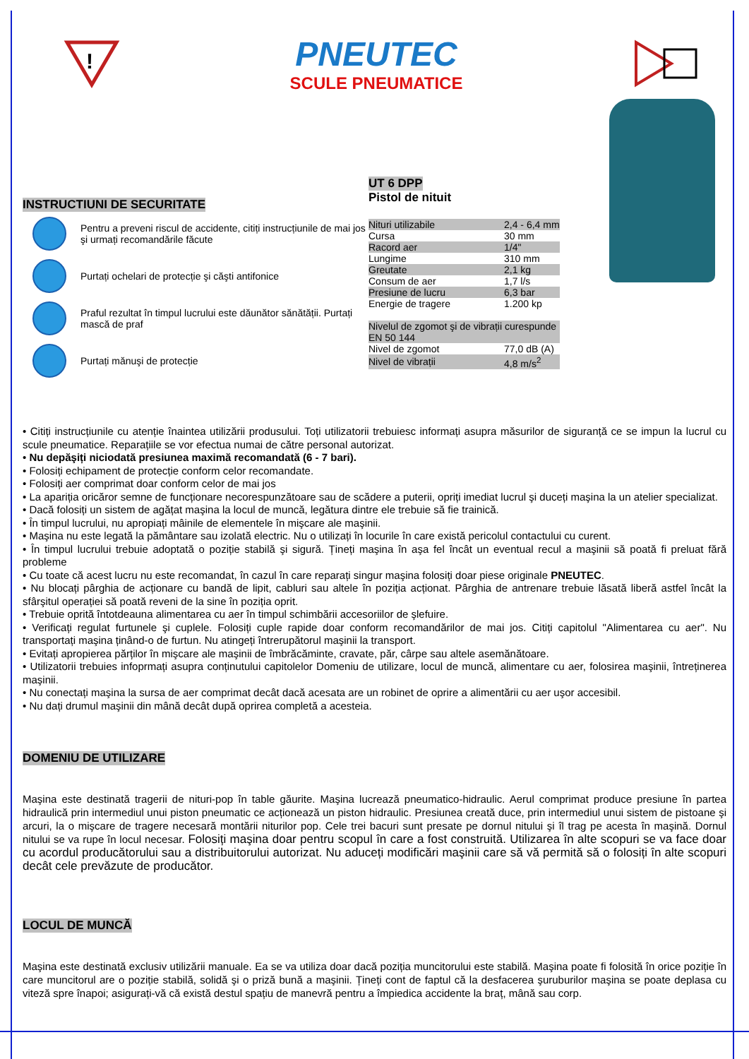!
PNEUTEC
SCULE PNEUMATICE
INSTRUCTIUNI DE SECURITATE
Pentru a preveni riscul de accidente, citiți instrucțiunile de mai jos şi urmați recomandările făcute
Purtați ochelari de protecție şi căşti antifonice
Praful rezultat în timpul lucrului este dăunător sănătății. Purtați mască de praf
Purtați mănuşi de protecție
UT 6 DPP
Pistol de nituit
| Nituri utilizabile | 2,4 - 6,4 mm |
| Cursa | 30 mm |
| Racord aer | 1/4" |
| Lungime | 310 mm |
| Greutate | 2,1 kg |
| Consum de aer | 1,7 l/s |
| Presiune de lucru | 6,3 bar |
| Energie de tragere | 1.200 kp |
| Nivelul de zgomot şi de vibrații curespunde EN 50 144 | |
| Nivel de zgomot | 77,0 dB (A) |
| Nivel de vibrații | 4,8 m/s<sup>2</sup> |
• Citiți instrucțiunile cu atenție înaintea utilizării produsului. Toți utilizatorii trebuiesc informați asupra măsurilor de siguranță ce se impun la lucrul cu scule pneumatice. Reparațiile se vor efectua numai de către personal autorizat.
• Nu depăşiți niciodată presiunea maximă recomandată (6 - 7 bari).
• Folosiți echipament de protecție conform celor recomandate.
• Folosiți aer comprimat doar conform celor de mai jos
• La apariția oricăror semne de funcționare necorespunzătoare sau de scădere a puterii, opriți imediat lucrul şi duceți maşina la un atelier specializat.
• Dacă folosiți un sistem de agățat maşina la locul de muncă, legătura dintre ele trebuie să fie trainică.
• În timpul lucrului, nu apropiați mâinile de elementele în mişcare ale maşinii.
• Maşina nu este legată la pământare sau izolată electric. Nu o utilizați în locurile în care există pericolul contactului cu curent.
• În timpul lucrului trebuie adoptată o poziție stabilă şi sigură. Țineți maşina în aşa fel încât un eventual recul a maşinii să poată fi preluat fără probleme
• Cu toate că acest lucru nu este recomandat, în cazul în care reparați singur maşina folosiți doar piese originale PNEUTEC.
• Nu blocați pârghia de acționare cu bandă de lipit, cabluri sau altele în poziția acționat. Pârghia de antrenare trebuie lăsată liberă astfel încât la sfârşitul operației să poată reveni de la sine în poziția oprit.
• Trebuie oprită întotdeauna alimentarea cu aer în timpul schimbării accesoriilor de şlefuire.
• Verificați regulat furtunele şi cuplele. Folosiți cuple rapide doar conform recomandărilor de mai jos. Citiți capitolul "Alimentarea cu aer". Nu transportați maşina ținând-o de furtun. Nu atingeți întrerupătorul maşinii la transport.
• Evitați apropierea părților în mişcare ale maşinii de îmbrăcăminte, cravate, păr, cârpe sau altele asemănătoare.
• Utilizatorii trebuies infoprmați asupra conținutului capitolelor Domeniu de utilizare, locul de muncă, alimentare cu aer, folosirea maşinii, întreținerea maşinii.
• Nu conectați maşina la sursa de aer comprimat decât dacă acesata are un robinet de oprire a alimentării cu aer uşor accesibil.
• Nu dați drumul maşinii din mână decât după oprirea completă a acesteia.
DOMENIU DE UTILIZARE
Maşina este destinată tragerii de nituri-pop în table găurite. Maşina lucrează pneumatico-hidraulic. Aerul comprimat produce presiune în partea hidraulică prin intermediul unui piston pneumatic ce acționează un piston hidraulic. Presiunea creată duce, prin intermediul unui sistem de pistoane şi arcuri, la o mişcare de tragere necesară montării niturilor pop. Cele trei bacuri sunt presate pe dornul nitului şi îl trag pe acesta în maşină. Dornul nitului se va rupe în locul necesar. Folosiți maşina doar pentru scopul în care a fost construită. Utilizarea în alte scopuri se va face doar cu acordul producătorului sau a distribuitorului autorizat. Nu aduceți modificări maşinii care să vă permită să o folosiți în alte scopuri decât cele prevăzute de producător.
LOCUL DE MUNCĂ
Maşina este destinată exclusiv utilizării manuale. Ea se va utiliza doar dacă poziția muncitorului este stabilă. Maşina poate fi folosită în orice poziție în care muncitorul are o poziție stabilă, solidă şi o priză bună a maşinii. Țineți cont de faptul că la desfacerea şuruburilor maşina se poate deplasa cu viteză spre înapoi; asigurați-vă că există destul spațiu de manevră pentru a împiedica accidente la braț, mână sau corp.